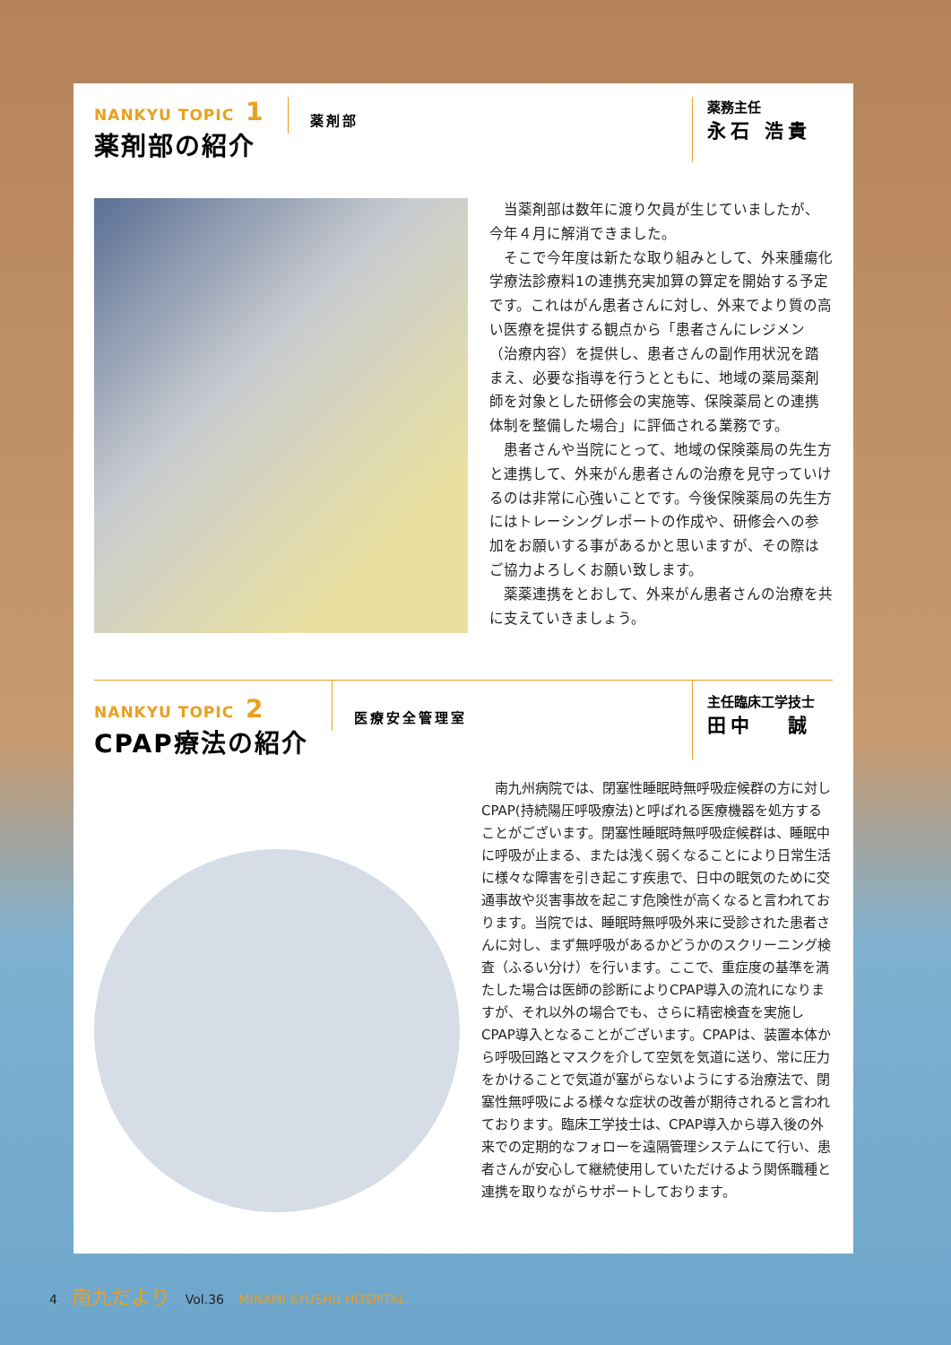NANKYU TOPIC 1
薬剤部の紹介
薬剤部
薬務主任
永石 浩貴
当薬剤部は数年に渡り欠員が生じていましたが、今年４月に解消できました。
そこで今年度は新たな取り組みとして、外来腫瘍化学療法診療料1の連携充実加算の算定を開始する予定です。これはがん患者さんに対し、外来でより質の高い医療を提供する観点から「患者さんにレジメン（治療内容）を提供し、患者さんの副作用状況を踏まえ、必要な指導を行うとともに、地域の薬局薬剤師を対象とした研修会の実施等、保険薬局との連携体制を整備した場合」に評価される業務です。
患者さんや当院にとって、地域の保険薬局の先生方と連携して、外来がん患者さんの治療を見守っていけるのは非常に心強いことです。今後保険薬局の先生方にはトレーシングレポートの作成や、研修会への参加をお願いする事があるかと思いますが、その際はご協力よろしくお願い致します。
薬薬連携をとおして、外来がん患者さんの治療を共に支えていきましょう。
NANKYU TOPIC 2
CPAP療法の紹介
医療安全管理室
主任臨床工学技士
田中　 誠
南九州病院では、閉塞性睡眠時無呼吸症候群の方に対しCPAP(持続陽圧呼吸療法)と呼ばれる医療機器を処方することがございます。閉塞性睡眠時無呼吸症候群は、睡眠中に呼吸が止まる、または浅く弱くなることにより日常生活に様々な障害を引き起こす疾患で、日中の眠気のために交通事故や災害事故を起こす危険性が高くなると言われております。当院では、睡眠時無呼吸外来に受診された患者さんに対し、まず無呼吸があるかどうかのスクリーニング検査（ふるい分け）を行います。ここで、重症度の基準を満たした場合は医師の診断によりCPAP導入の流れになりますが、それ以外の場合でも、さらに精密検査を実施しCPAP導入となることがございます。CPAPは、装置本体から呼吸回路とマスクを介して空気を気道に送り、常に圧力をかけることで気道が塞がらないようにする治療法で、閉塞性無呼吸による様々な症状の改善が期待されると言われております。臨床工学技士は、CPAP導入から導入後の外来での定期的なフォローを遠隔管理システムにて行い、患者さんが安心して継続使用していただけるよう関係職種と連携を取りながらサポートしております。
4 南九だより Vol.36 MINAMI KYUSHU HOSPITAL